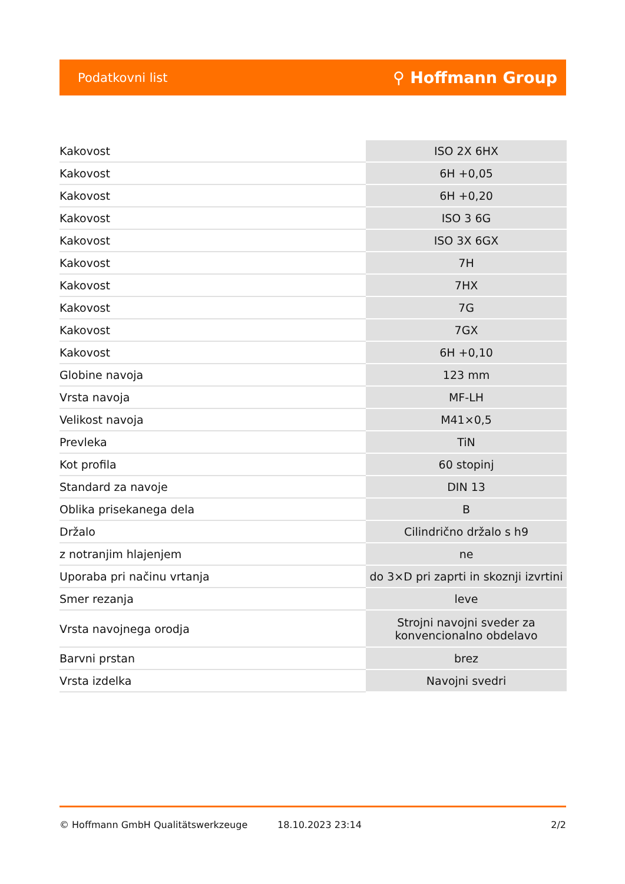Podatkovni list ⚲ Hoffmann Group
| Kakovost | ISO 2X 6HX |
| Kakovost | 6H +0,05 |
| Kakovost | 6H +0,20 |
| Kakovost | ISO 3 6G |
| Kakovost | ISO 3X 6GX |
| Kakovost | 7H |
| Kakovost | 7HX |
| Kakovost | 7G |
| Kakovost | 7GX |
| Kakovost | 6H +0,10 |
| Globine navoja | 123 mm |
| Vrsta navoja | MF-LH |
| Velikost navoja | M41×0,5 |
| Prevleka | TiN |
| Kot profila | 60 stopinj |
| Standard za navoje | DIN 13 |
| Oblika prisekanega dela | B |
| Držalo | Cilindrično držalo s h9 |
| z notranjim hlajenjem | ne |
| Uporaba pri načinu vrtanja | do 3×D pri zaprti in skoznji izvrtini |
| Smer rezanja | leve |
| Vrsta navojnega orodja | Strojni navojni sveder za konvencionalno obdelavo |
| Barvni prstan | brez |
| Vrsta izdelka | Navojni svedri |
© Hoffmann GmbH Qualitätswerkzeuge 18.10.2023 23:14 2/2